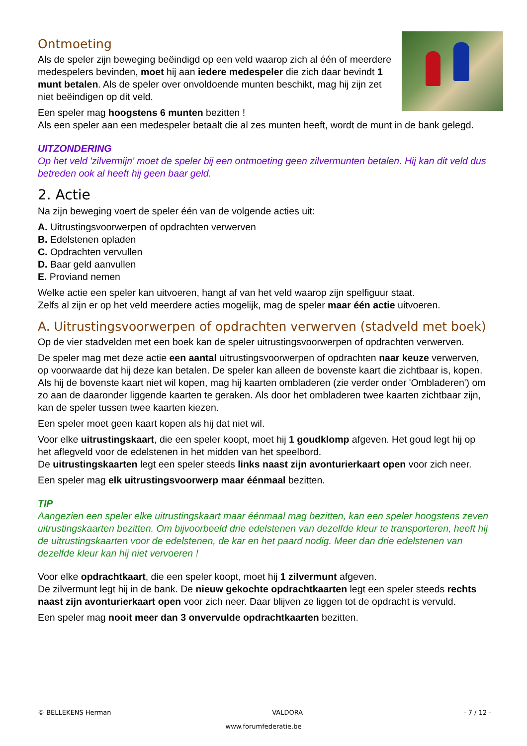Ontmoeting
Als de speler zijn beweging beëindigd op een veld waarop zich al één of meerdere medespelers bevinden, moet hij aan iedere medespeler die zich daar bevindt 1 munt betalen. Als de speler over onvoldoende munten beschikt, mag hij zijn zet niet beëindigen op dit veld.
Een speler mag hoogstens 6 munten bezitten !
Als een speler aan een medespeler betaalt die al zes munten heeft, wordt de munt in de bank gelegd.
UITZONDERING
Op het veld 'zilvermijn' moet de speler bij een ontmoeting geen zilvermunten betalen. Hij kan dit veld dus betreden ook al heeft hij geen baar geld.
2. Actie
Na zijn beweging voert de speler één van de volgende acties uit:
A. Uitrustingsvoorwerpen of opdrachten verwerven
B. Edelstenen opladen
C. Opdrachten vervullen
D. Baar geld aanvullen
E. Proviand nemen
Welke actie een speler kan uitvoeren, hangt af van het veld waarop zijn spelfiguur staat.
Zelfs al zijn er op het veld meerdere acties mogelijk, mag de speler maar één actie uitvoeren.
A. Uitrustingsvoorwerpen of opdrachten verwerven (stadveld met boek)
Op de vier stadvelden met een boek kan de speler uitrustingsvoorwerpen of opdrachten verwerven.
De speler mag met deze actie een aantal uitrustingsvoorwerpen of opdrachten naar keuze verwerven, op voorwaarde dat hij deze kan betalen. De speler kan alleen de bovenste kaart die zichtbaar is, kopen. Als hij de bovenste kaart niet wil kopen, mag hij kaarten ombladeren (zie verder onder 'Ombladeren') om zo aan de daaronder liggende kaarten te geraken. Als door het ombladeren twee kaarten zichtbaar zijn, kan de speler tussen twee kaarten kiezen.
Een speler moet geen kaart kopen als hij dat niet wil.
Voor elke uitrustingskaart, die een speler koopt, moet hij 1 goudklomp afgeven. Het goud legt hij op het aflegveld voor de edelstenen in het midden van het speelbord.
De uitrustingskaarten legt een speler steeds links naast zijn avonturierkaart open voor zich neer.
Een speler mag elk uitrustingsvoorwerp maar éénmaal bezitten.
TIP
Aangezien een speler elke uitrustingskaart maar éénmaal mag bezitten, kan een speler hoogstens zeven uitrustingskaarten bezitten. Om bijvoorbeeld drie edelstenen van dezelfde kleur te transporteren, heeft hij de uitrustingskaarten voor de edelstenen, de kar en het paard nodig. Meer dan drie edelstenen van dezelfde kleur kan hij niet vervoeren !
Voor elke opdrachtkaart, die een speler koopt, moet hij 1 zilvermunt afgeven.
De zilvermunt legt hij in de bank. De nieuw gekochte opdrachtkaarten legt een speler steeds rechts naast zijn avonturierkaart open voor zich neer. Daar blijven ze liggen tot de opdracht is vervuld.
Een speler mag nooit meer dan 3 onvervulde opdrachtkaarten bezitten.
© BELLEKENS Herman VALDORA - 7 / 12 -
www.forumfederatie.be